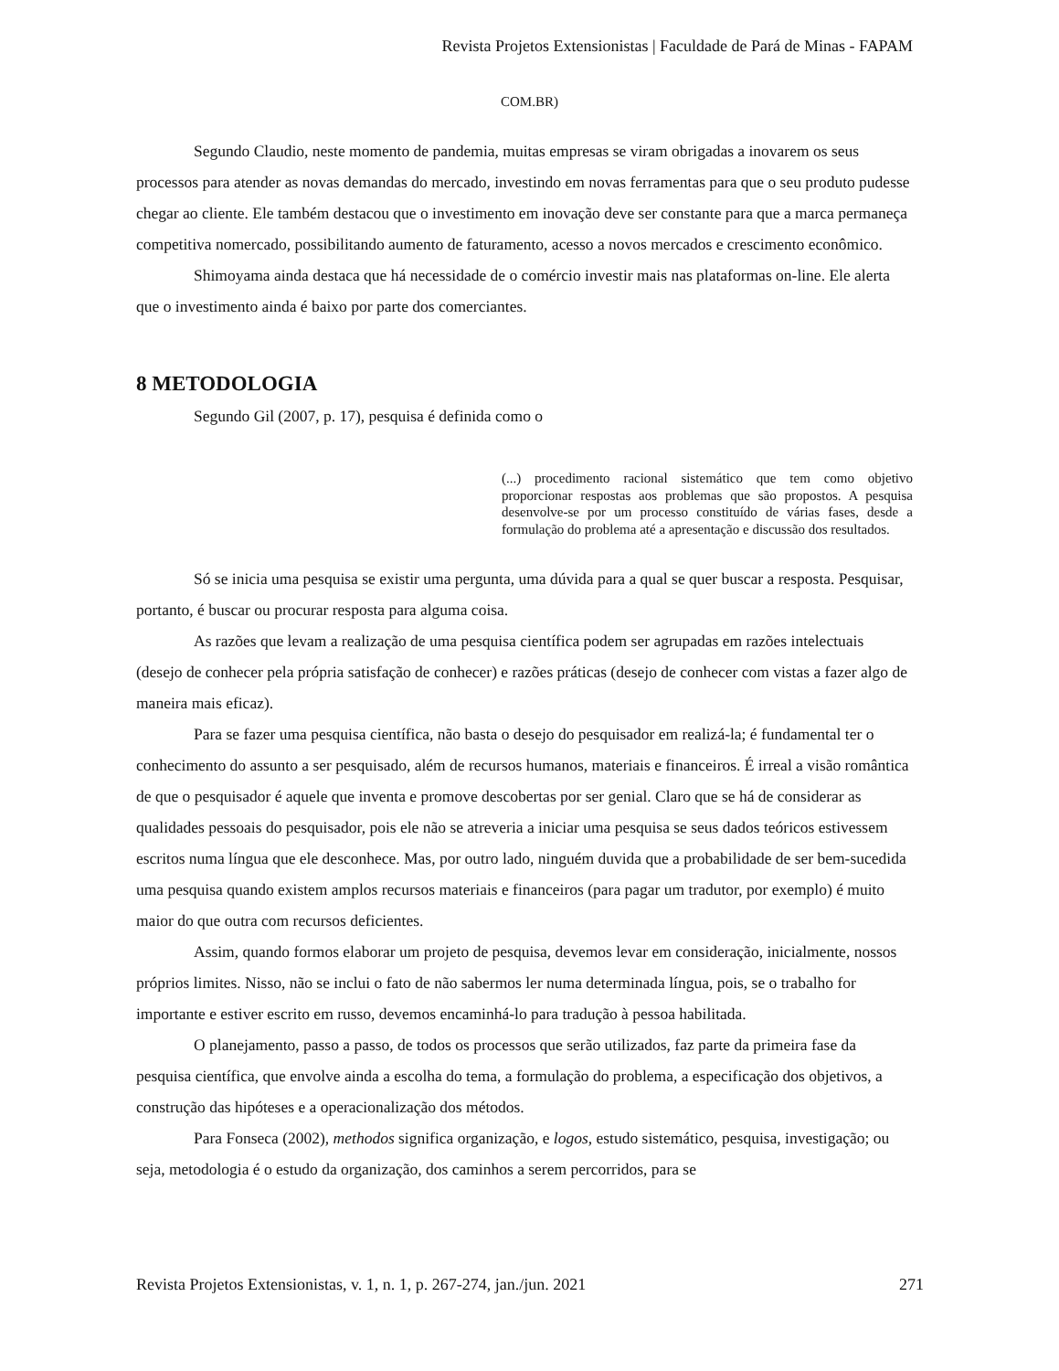Revista Projetos Extensionistas | Faculdade de Pará de Minas - FAPAM
COM.BR)
Segundo Claudio, neste momento de pandemia, muitas empresas se viram obrigadas a inovarem os seus processos para atender as novas demandas do mercado, investindo em novas ferramentas para que o seu produto pudesse chegar ao cliente. Ele também destacou que o investimento em inovação deve ser constante para que a marca permaneça competitiva nomercado, possibilitando aumento de faturamento, acesso a novos mercados e crescimento econômico.
Shimoyama ainda destaca que há necessidade de o comércio investir mais nas plataformas on-line. Ele alerta que o investimento ainda é baixo por parte dos comerciantes.
8 METODOLOGIA
Segundo Gil (2007, p. 17), pesquisa é definida como o
(...) procedimento racional sistemático que tem como objetivo proporcionar respostas aos problemas que são propostos. A pesquisa desenvolve-se por um processo constituído de várias fases, desde a formulação do problema até a apresentação e discussão dos resultados.
Só se inicia uma pesquisa se existir uma pergunta, uma dúvida para a qual se quer buscar a resposta. Pesquisar, portanto, é buscar ou procurar resposta para alguma coisa.
As razões que levam a realização de uma pesquisa científica podem ser agrupadas em razões intelectuais (desejo de conhecer pela própria satisfação de conhecer) e razões práticas (desejo de conhecer com vistas a fazer algo de maneira mais eficaz).
Para se fazer uma pesquisa científica, não basta o desejo do pesquisador em realizá-la; é fundamental ter o conhecimento do assunto a ser pesquisado, além de recursos humanos, materiais e financeiros. É irreal a visão romântica de que o pesquisador é aquele que inventa e promove descobertas por ser genial. Claro que se há de considerar as qualidades pessoais do pesquisador, pois ele não se atreveria a iniciar uma pesquisa se seus dados teóricos estivessem escritos numa língua que ele desconhece. Mas, por outro lado, ninguém duvida que a probabilidade de ser bem-sucedida uma pesquisa quando existem amplos recursos materiais e financeiros (para pagar um tradutor, por exemplo) é muito maior do que outra com recursos deficientes.
Assim, quando formos elaborar um projeto de pesquisa, devemos levar em consideração, inicialmente, nossos próprios limites. Nisso, não se inclui o fato de não sabermos ler numa determinada língua, pois, se o trabalho for importante e estiver escrito em russo, devemos encaminhá-lo para tradução à pessoa habilitada.
O planejamento, passo a passo, de todos os processos que serão utilizados, faz parte da primeira fase da pesquisa científica, que envolve ainda a escolha do tema, a formulação do problema, a especificação dos objetivos, a construção das hipóteses e a operacionalização dos métodos.
Para Fonseca (2002), methodos significa organização, e logos, estudo sistemático, pesquisa, investigação; ou seja, metodologia é o estudo da organização, dos caminhos a serem percorridos, para se
Revista Projetos Extensionistas, v. 1, n. 1, p. 267-274, jan./jun. 2021 271